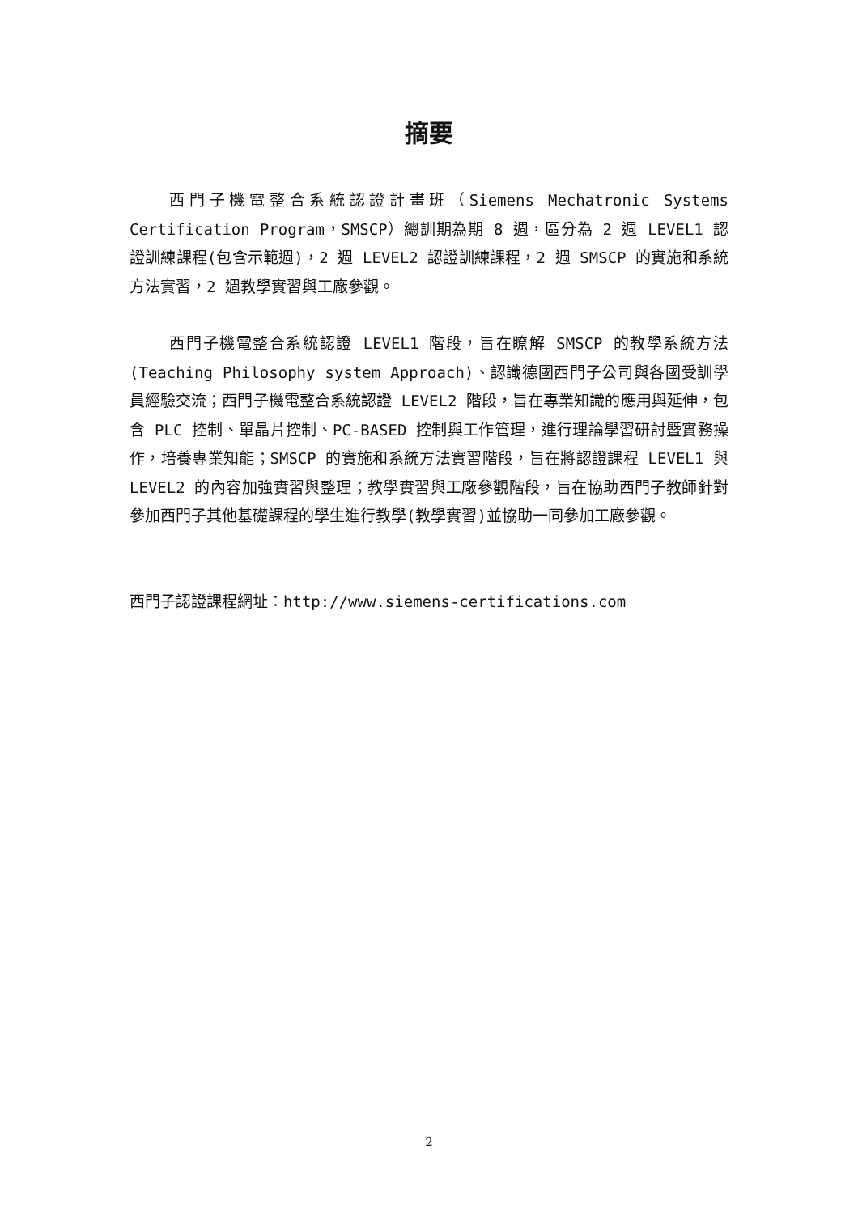摘要
西門子機電整合系統認證計畫班（Siemens Mechatronic Systems Certification Program，SMSCP）總訓期為期 8 週，區分為 2 週 LEVEL1 認證訓練課程(包含示範週)，2 週 LEVEL2 認證訓練課程，2 週 SMSCP 的實施和系統方法實習，2 週教學實習與工廠參觀。
西門子機電整合系統認證 LEVEL1 階段，旨在瞭解 SMSCP 的教學系統方法(Teaching Philosophy system Approach)、認識德國西門子公司與各國受訓學員經驗交流；西門子機電整合系統認證 LEVEL2 階段，旨在專業知識的應用與延伸，包含 PLC 控制、單晶片控制、PC-BASED 控制與工作管理，進行理論學習研討暨實務操作，培養專業知能；SMSCP 的實施和系統方法實習階段，旨在將認證課程 LEVEL1 與 LEVEL2 的內容加強實習與整理；教學實習與工廠參觀階段，旨在協助西門子教師針對參加西門子其他基礎課程的學生進行教學(教學實習)並協助一同參加工廠參觀。
西門子認證課程網址：http://www.siemens-certifications.com
2